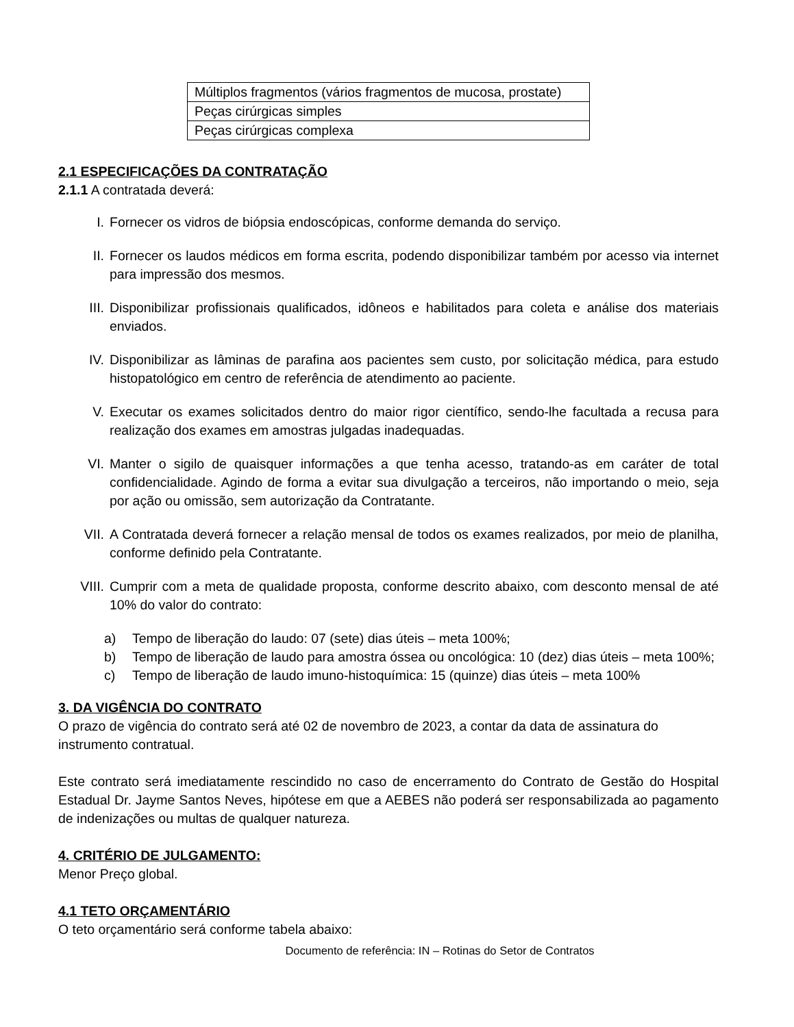| Múltiplos fragmentos (vários fragmentos de mucosa, prostate) |
| Peças cirúrgicas simples |
| Peças cirúrgicas complexa |
2.1 ESPECIFICAÇÕES DA CONTRATAÇÃO
2.1.1 A contratada deverá:
I. Fornecer os vidros de biópsia endoscópicas, conforme demanda do serviço.
II. Fornecer os laudos médicos em forma escrita, podendo disponibilizar também por acesso via internet para impressão dos mesmos.
III. Disponibilizar profissionais qualificados, idôneos e habilitados para coleta e análise dos materiais enviados.
IV. Disponibilizar as lâminas de parafina aos pacientes sem custo, por solicitação médica, para estudo histopatológico em centro de referência de atendimento ao paciente.
V. Executar os exames solicitados dentro do maior rigor científico, sendo-lhe facultada a recusa para realização dos exames em amostras julgadas inadequadas.
VI. Manter o sigilo de quaisquer informações a que tenha acesso, tratando-as em caráter de total confidencialidade. Agindo de forma a evitar sua divulgação a terceiros, não importando o meio, seja por ação ou omissão, sem autorização da Contratante.
VII. A Contratada deverá fornecer a relação mensal de todos os exames realizados, por meio de planilha, conforme definido pela Contratante.
VIII. Cumprir com a meta de qualidade proposta, conforme descrito abaixo, com desconto mensal de até 10% do valor do contrato:
a) Tempo de liberação do laudo: 07 (sete) dias úteis – meta 100%;
b) Tempo de liberação de laudo para amostra óssea ou oncológica: 10 (dez) dias úteis – meta 100%;
c) Tempo de liberação de laudo imuno-histoquímica: 15 (quinze) dias úteis – meta 100%
3. DA VIGÊNCIA DO CONTRATO
O prazo de vigência do contrato será até 02 de novembro de 2023, a contar da data de assinatura do instrumento contratual.
Este contrato será imediatamente rescindido no caso de encerramento do Contrato de Gestão do Hospital Estadual Dr. Jayme Santos Neves, hipótese em que a AEBES não poderá ser responsabilizada ao pagamento de indenizações ou multas de qualquer natureza.
4. CRITÉRIO DE JULGAMENTO:
Menor Preço global.
4.1 TETO ORÇAMENTÁRIO
O teto orçamentário será conforme tabela abaixo:
Documento de referência: IN – Rotinas do Setor de Contratos